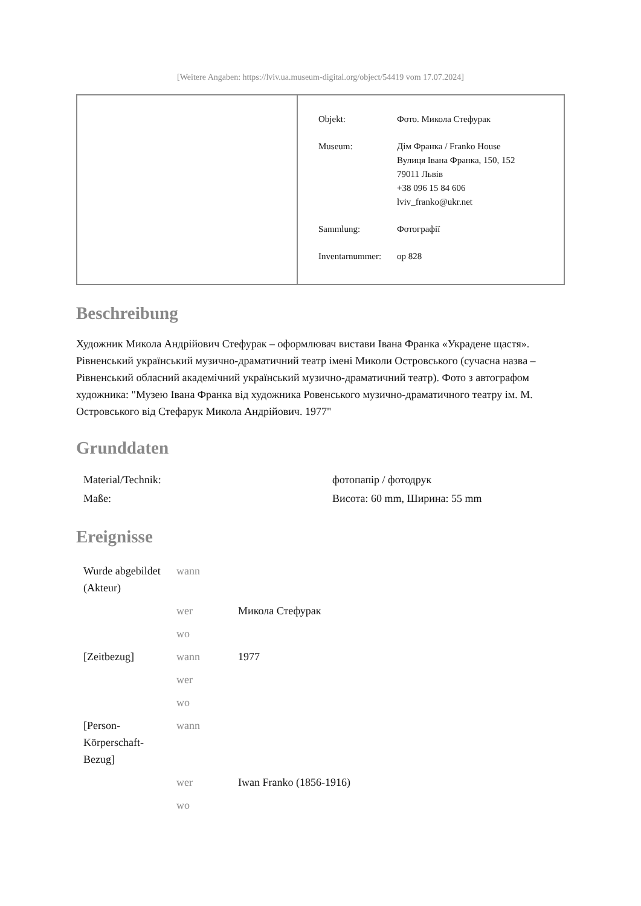[Weitere Angaben: https://lviv.ua.museum-digital.org/object/54419 vom 17.07.2024]
| Objekt: | Фото. Микола Стефурак |
| Museum: | Дім Франка / Franko House Вулиця Івана Франка, 150, 152 79011 Львів +38 096 15 84 606 lviv_franko@ukr.net |
| Sammlung: | Фотографії |
| Inventarnummer: | op 828 |
Beschreibung
Художник Микола Андрійович Стефурак – оформлювач вистави Івана Франка «Украдене щастя». Рівненський український музично-драматичний театр імені Миколи Островського (сучасна назва – Рівненський обласний академічний український музично-драматичний театр). Фото з автографом художника: "Музею Івана Франка від художника Ровенського музично-драматичного театру ім. М. Островського від Стефарук Микола Андрійович. 1977"
Grunddaten
| Material/Technik: | фотопапір / фотодрук |
| Maße: | Висота: 60 mm, Ширина: 55 mm |
Ereignisse
| Wurde abgebildet (Akteur) | wann | |
| | wer | Микола Стефурак |
| | wo | |
| [Zeitbezug] | wann | 1977 |
| | wer | |
| | wo | |
| [Person-Körperschaft-Bezug] | wann | |
| | wer | Iwan Franko (1856-1916) |
| | wo | |